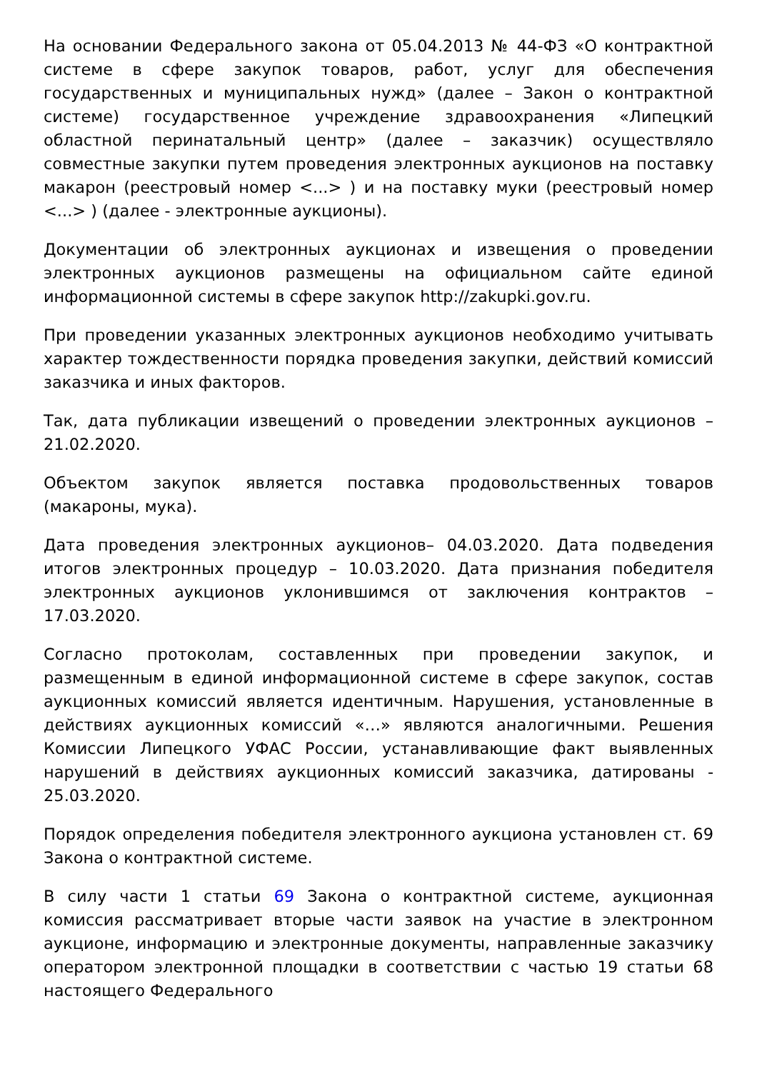На основании Федерального закона от 05.04.2013 № 44-ФЗ «О контрактной системе в сфере закупок товаров, работ, услуг для обеспечения государственных и муниципальных нужд» (далее – Закон о контрактной системе) государственное учреждение здравоохранения «Липецкий областной перинатальный центр» (далее – заказчик) осуществляло совместные закупки путем проведения электронных аукционов на поставку макарон (реестровый номер <...> ) и на поставку муки (реестровый номер <...> ) (далее - электронные аукционы).
Документации об электронных аукционах и извещения о проведении электронных аукционов размещены на официальном сайте единой информационной системы в сфере закупок http://zakupki.gov.ru.
При проведении указанных электронных аукционов необходимо учитывать характер тождественности порядка проведения закупки, действий комиссий заказчика и иных факторов.
Так, дата публикации извещений о проведении электронных аукционов – 21.02.2020.
Объектом закупок является поставка продовольственных товаров (макароны, мука).
Дата проведения электронных аукционов– 04.03.2020. Дата подведения итогов электронных процедур – 10.03.2020. Дата признания победителя электронных аукционов уклонившимся от заключения контрактов – 17.03.2020.
Согласно протоколам, составленных при проведении закупок, и размещенным в единой информационной системе в сфере закупок, состав аукционных комиссий является идентичным. Нарушения, установленные в действиях аукционных комиссий «…» являются аналогичными. Решения Комиссии Липецкого УФАС России, устанавливающие факт выявленных нарушений в действиях аукционных комиссий заказчика, датированы - 25.03.2020.
Порядок определения победителя электронного аукциона установлен ст. 69 Закона о контрактной системе.
В силу части 1 статьи 69 Закона о контрактной системе, аукционная комиссия рассматривает вторые части заявок на участие в электронном аукционе, информацию и электронные документы, направленные заказчику оператором электронной площадки в соответствии с частью 19 статьи 68 настоящего Федерального